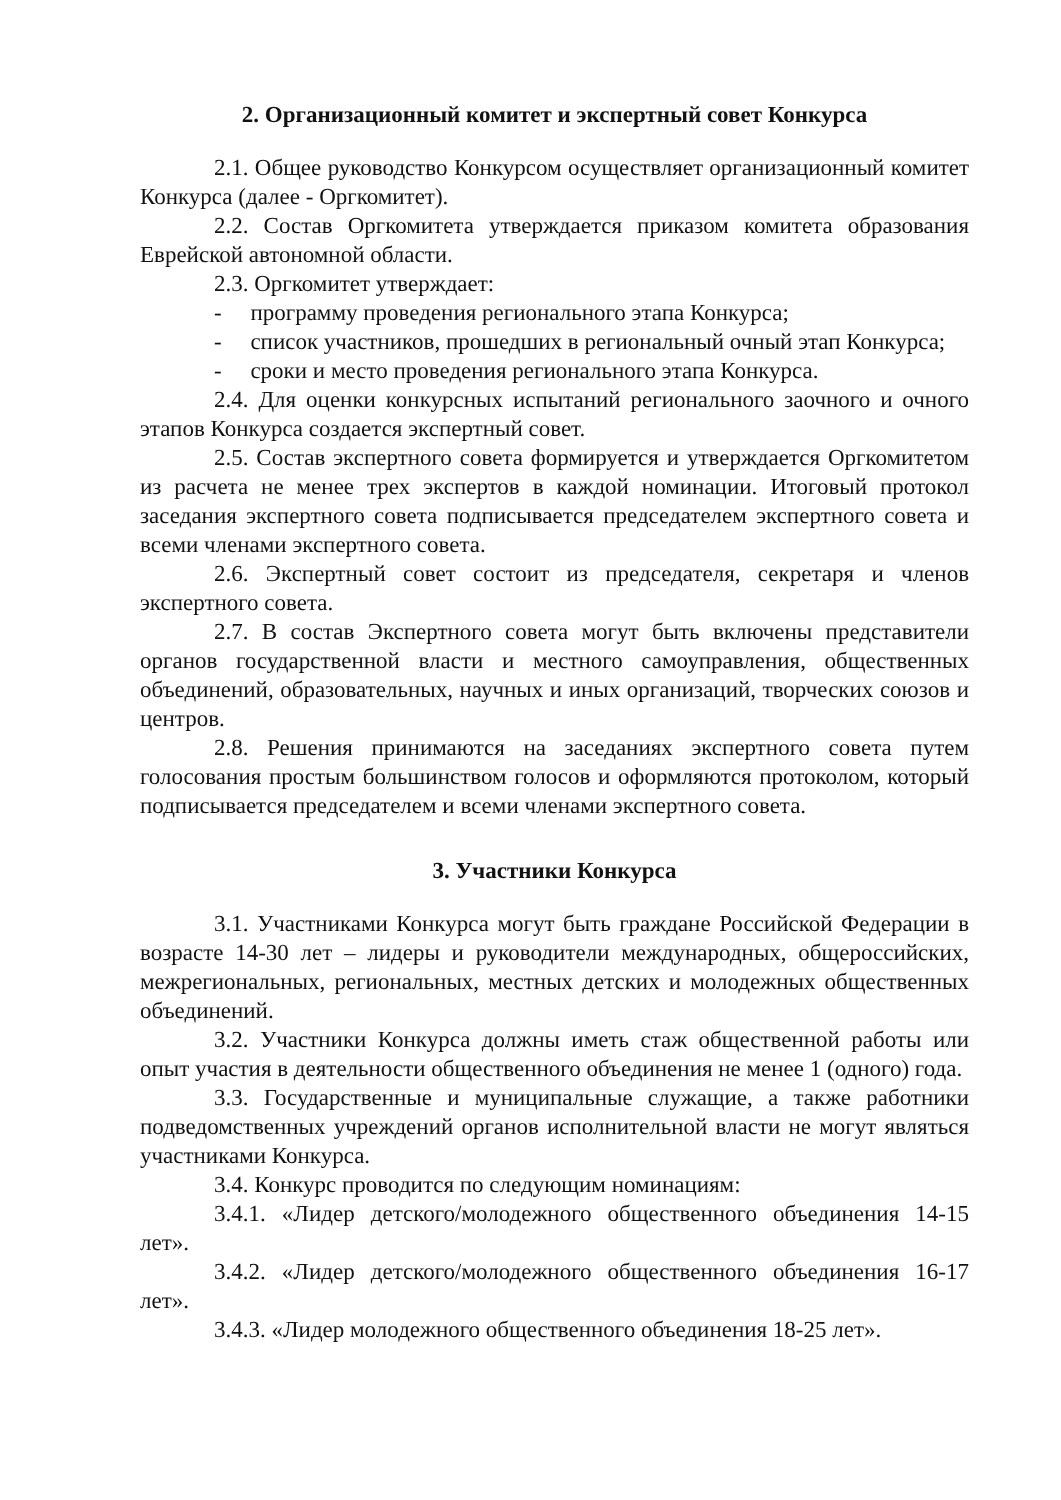2. Организационный комитет и экспертный совет Конкурса
2.1. Общее руководство Конкурсом осуществляет организационный комитет Конкурса (далее - Оргкомитет).
2.2. Состав Оргкомитета утверждается приказом комитета образования Еврейской автономной области.
2.3. Оргкомитет утверждает:
- программу проведения регионального этапа Конкурса;
- список участников, прошедших в региональный очный этап Конкурса;
- сроки и место проведения регионального этапа Конкурса.
2.4. Для оценки конкурсных испытаний регионального заочного и очного этапов Конкурса создается экспертный совет.
2.5. Состав экспертного совета формируется и утверждается Оргкомитетом из расчета не менее трех экспертов в каждой номинации. Итоговый протокол заседания экспертного совета подписывается председателем экспертного совета и всеми членами экспертного совета.
2.6. Экспертный совет состоит из председателя, секретаря и членов экспертного совета.
2.7. В состав Экспертного совета могут быть включены представители органов государственной власти и местного самоуправления, общественных объединений, образовательных, научных и иных организаций, творческих союзов и центров.
2.8. Решения принимаются на заседаниях экспертного совета путем голосования простым большинством голосов и оформляются протоколом, который подписывается председателем и всеми членами экспертного совета.
3. Участники Конкурса
3.1. Участниками Конкурса могут быть граждане Российской Федерации в возрасте 14-30 лет – лидеры и руководители международных, общероссийских, межрегиональных, региональных, местных детских и молодежных общественных объединений.
3.2. Участники Конкурса должны иметь стаж общественной работы или опыт участия в деятельности общественного объединения не менее 1 (одного) года.
3.3. Государственные и муниципальные служащие, а также работники подведомственных учреждений органов исполнительной власти не могут являться участниками Конкурса.
3.4. Конкурс проводится по следующим номинациям:
3.4.1. «Лидер детского/молодежного общественного объединения 14-15 лет».
3.4.2. «Лидер детского/молодежного общественного объединения 16-17 лет».
3.4.3. «Лидер молодежного общественного объединения 18-25 лет».